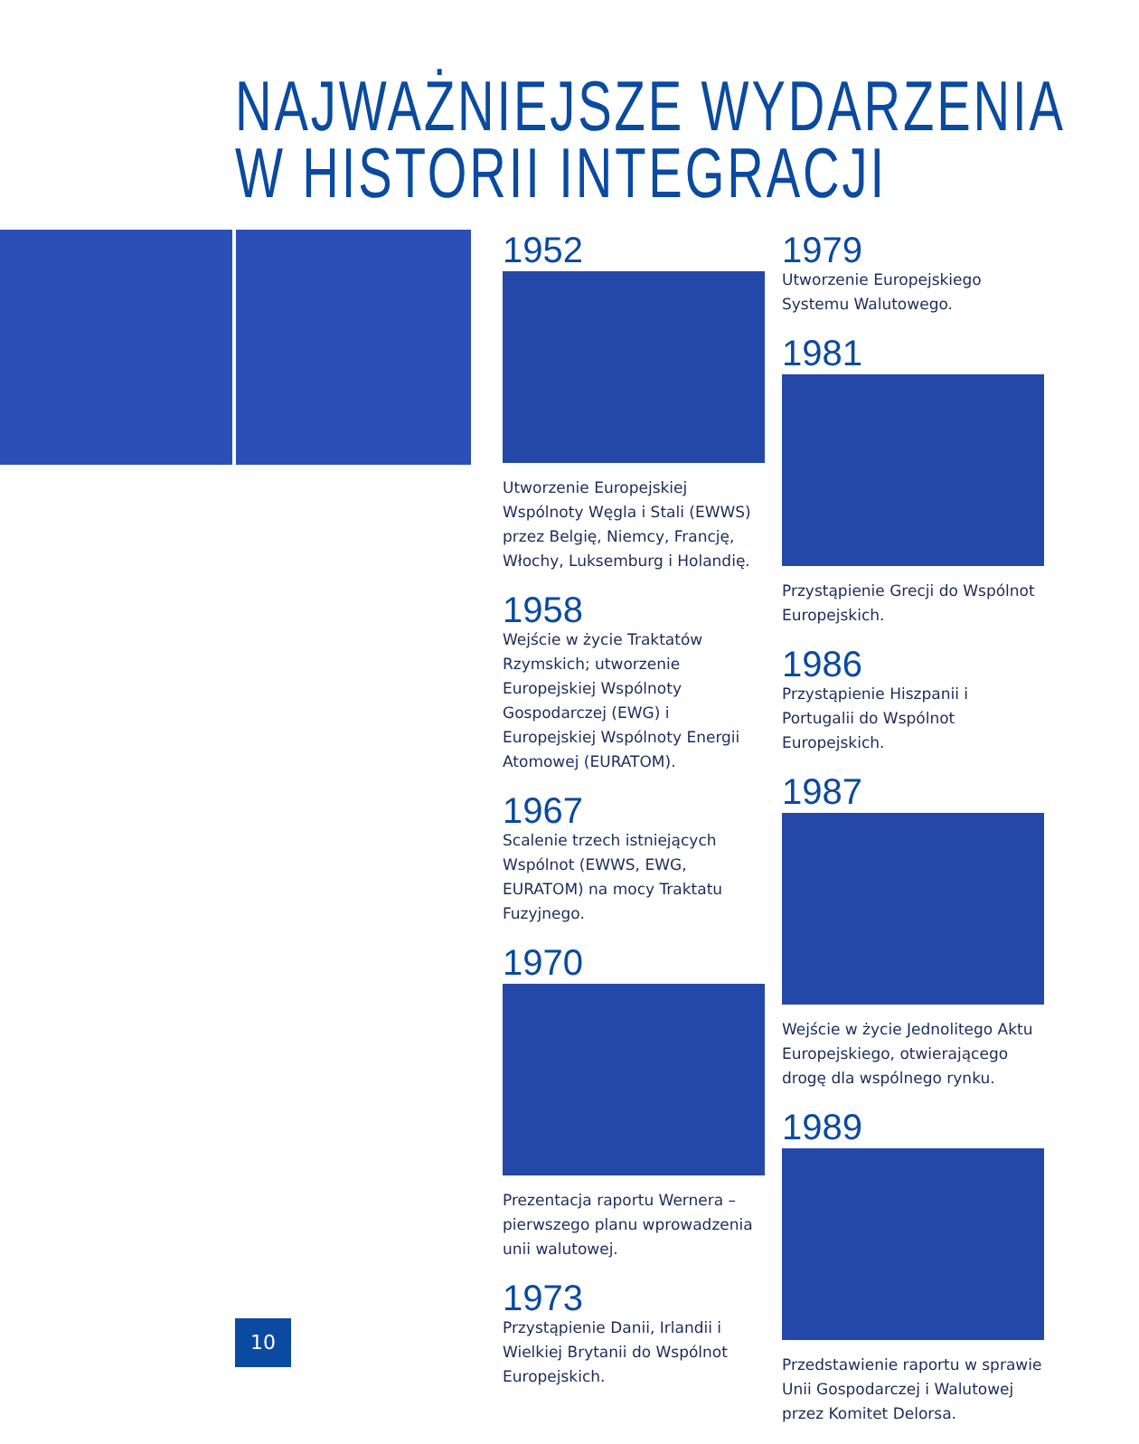NAJWAŻNIEJSZE WYDARZENIA
W HISTORII INTEGRACJI
1952
Utworzenie Europejskiej Wspólnoty Węgla i Stali (EWWS) przez Belgię, Niemcy, Francję, Włochy, Luksemburg i Holandię.
1958
Wejście w życie Traktatów Rzymskich; utworzenie Europejskiej Wspólnoty Gospodarczej (EWG) i Europejskiej Wspólnoty Energii Atomowej (EURATOM).
1967
Scalenie trzech istniejących Wspólnot (EWWS, EWG, EURATOM) na mocy Traktatu Fuzyjnego.
1970
Prezentacja raportu Wernera – pierwszego planu wprowadzenia unii walutowej.
1973
Przystąpienie Danii, Irlandii i Wielkiej Brytanii do Wspólnot Europejskich.
1979
Utworzenie Europejskiego Systemu Walutowego.
1981
Przystąpienie Grecji do Wspólnot Europejskich.
1986
Przystąpienie Hiszpanii i Portugalii do Wspólnot Europejskich.
1987
Wejście w życie Jednolitego Aktu Europejskiego, otwierającego drogę dla wspólnego rynku.
1989
Przedstawienie raportu w sprawie Unii Gospodarczej i Walutowej przez Komitet Delorsa.
10